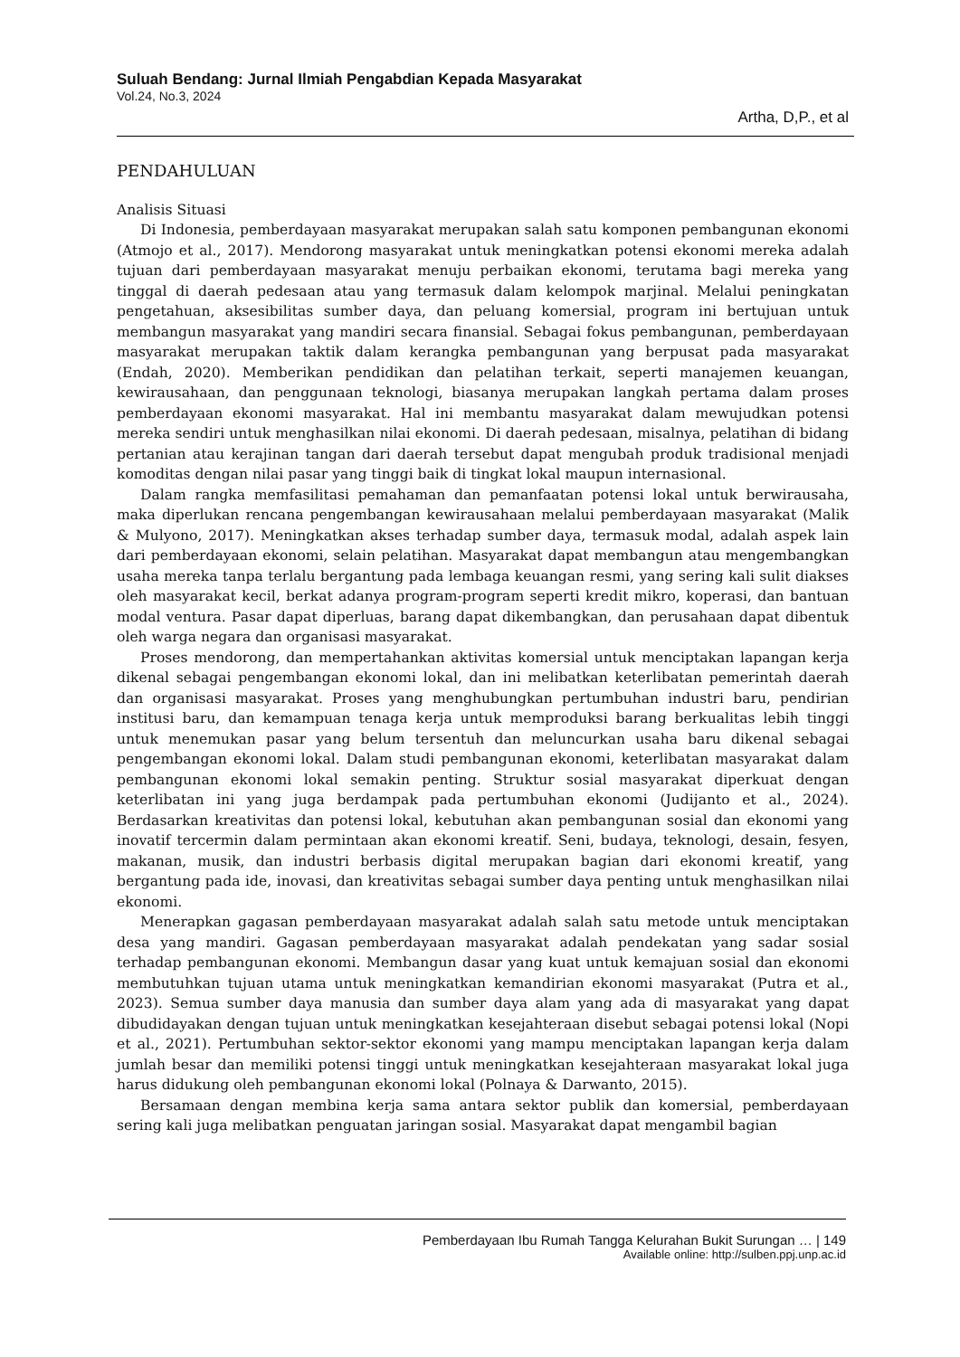Suluah Bendang: Jurnal Ilmiah Pengabdian Kepada Masyarakat
Vol.24, No.3, 2024
Artha, D,P., et al
PENDAHULUAN
Analisis Situasi
Di Indonesia, pemberdayaan masyarakat merupakan salah satu komponen pembangunan ekonomi (Atmojo et al., 2017). Mendorong masyarakat untuk meningkatkan potensi ekonomi mereka adalah tujuan dari pemberdayaan masyarakat menuju perbaikan ekonomi, terutama bagi mereka yang tinggal di daerah pedesaan atau yang termasuk dalam kelompok marjinal. Melalui peningkatan pengetahuan, aksesibilitas sumber daya, dan peluang komersial, program ini bertujuan untuk membangun masyarakat yang mandiri secara finansial. Sebagai fokus pembangunan, pemberdayaan masyarakat merupakan taktik dalam kerangka pembangunan yang berpusat pada masyarakat (Endah, 2020). Memberikan pendidikan dan pelatihan terkait, seperti manajemen keuangan, kewirausahaan, dan penggunaan teknologi, biasanya merupakan langkah pertama dalam proses pemberdayaan ekonomi masyarakat. Hal ini membantu masyarakat dalam mewujudkan potensi mereka sendiri untuk menghasilkan nilai ekonomi. Di daerah pedesaan, misalnya, pelatihan di bidang pertanian atau kerajinan tangan dari daerah tersebut dapat mengubah produk tradisional menjadi komoditas dengan nilai pasar yang tinggi baik di tingkat lokal maupun internasional.
Dalam rangka memfasilitasi pemahaman dan pemanfaatan potensi lokal untuk berwirausaha, maka diperlukan rencana pengembangan kewirausahaan melalui pemberdayaan masyarakat (Malik & Mulyono, 2017). Meningkatkan akses terhadap sumber daya, termasuk modal, adalah aspek lain dari pemberdayaan ekonomi, selain pelatihan. Masyarakat dapat membangun atau mengembangkan usaha mereka tanpa terlalu bergantung pada lembaga keuangan resmi, yang sering kali sulit diakses oleh masyarakat kecil, berkat adanya program-program seperti kredit mikro, koperasi, dan bantuan modal ventura. Pasar dapat diperluas, barang dapat dikembangkan, dan perusahaan dapat dibentuk oleh warga negara dan organisasi masyarakat.
Proses mendorong, dan mempertahankan aktivitas komersial untuk menciptakan lapangan kerja dikenal sebagai pengembangan ekonomi lokal, dan ini melibatkan keterlibatan pemerintah daerah dan organisasi masyarakat. Proses yang menghubungkan pertumbuhan industri baru, pendirian institusi baru, dan kemampuan tenaga kerja untuk memproduksi barang berkualitas lebih tinggi untuk menemukan pasar yang belum tersentuh dan meluncurkan usaha baru dikenal sebagai pengembangan ekonomi lokal. Dalam studi pembangunan ekonomi, keterlibatan masyarakat dalam pembangunan ekonomi lokal semakin penting. Struktur sosial masyarakat diperkuat dengan keterlibatan ini yang juga berdampak pada pertumbuhan ekonomi (Judijanto et al., 2024). Berdasarkan kreativitas dan potensi lokal, kebutuhan akan pembangunan sosial dan ekonomi yang inovatif tercermin dalam permintaan akan ekonomi kreatif. Seni, budaya, teknologi, desain, fesyen, makanan, musik, dan industri berbasis digital merupakan bagian dari ekonomi kreatif, yang bergantung pada ide, inovasi, dan kreativitas sebagai sumber daya penting untuk menghasilkan nilai ekonomi.
Menerapkan gagasan pemberdayaan masyarakat adalah salah satu metode untuk menciptakan desa yang mandiri. Gagasan pemberdayaan masyarakat adalah pendekatan yang sadar sosial terhadap pembangunan ekonomi. Membangun dasar yang kuat untuk kemajuan sosial dan ekonomi membutuhkan tujuan utama untuk meningkatkan kemandirian ekonomi masyarakat (Putra et al., 2023). Semua sumber daya manusia dan sumber daya alam yang ada di masyarakat yang dapat dibudidayakan dengan tujuan untuk meningkatkan kesejahteraan disebut sebagai potensi lokal (Nopi et al., 2021). Pertumbuhan sektor-sektor ekonomi yang mampu menciptakan lapangan kerja dalam jumlah besar dan memiliki potensi tinggi untuk meningkatkan kesejahteraan masyarakat lokal juga harus didukung oleh pembangunan ekonomi lokal (Polnaya & Darwanto, 2015).
Bersamaan dengan membina kerja sama antara sektor publik dan komersial, pemberdayaan sering kali juga melibatkan penguatan jaringan sosial. Masyarakat dapat mengambil bagian
Pemberdayaan Ibu Rumah Tangga Kelurahan Bukit Surungan … | 149
Available online: http://sulben.ppj.unp.ac.id